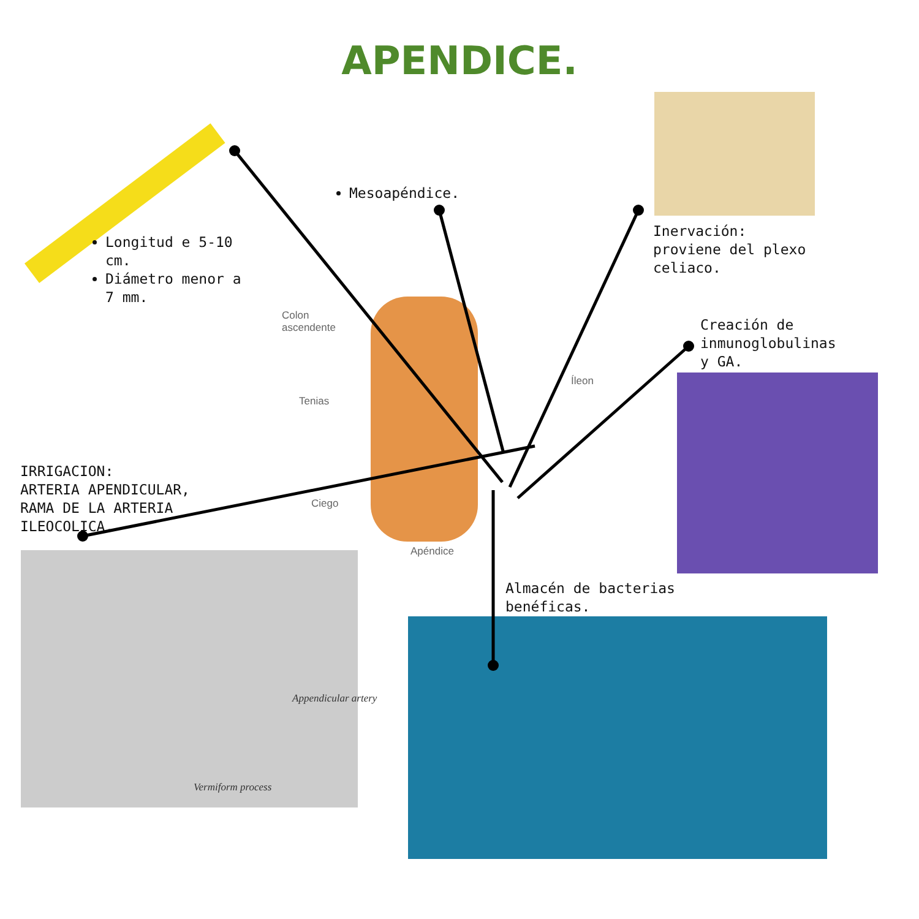APENDICE.
Mesoapéndice.
Longitud e 5-10 cm.
Diámetro menor a 7 mm.
Inervación:
proviene del plexo
celiaco.
Creación de
inmunoglobulinas
y GA.
IRRIGACION:
ARTERIA APENDICULAR,
RAMA DE LA ARTERIA
ILEOCOLICA.
Almacén de bacterias
benéficas.
Colon
ascendente
Tenias
Íleon
Ciego
Apéndice
Appendicular artery
Vermiform process